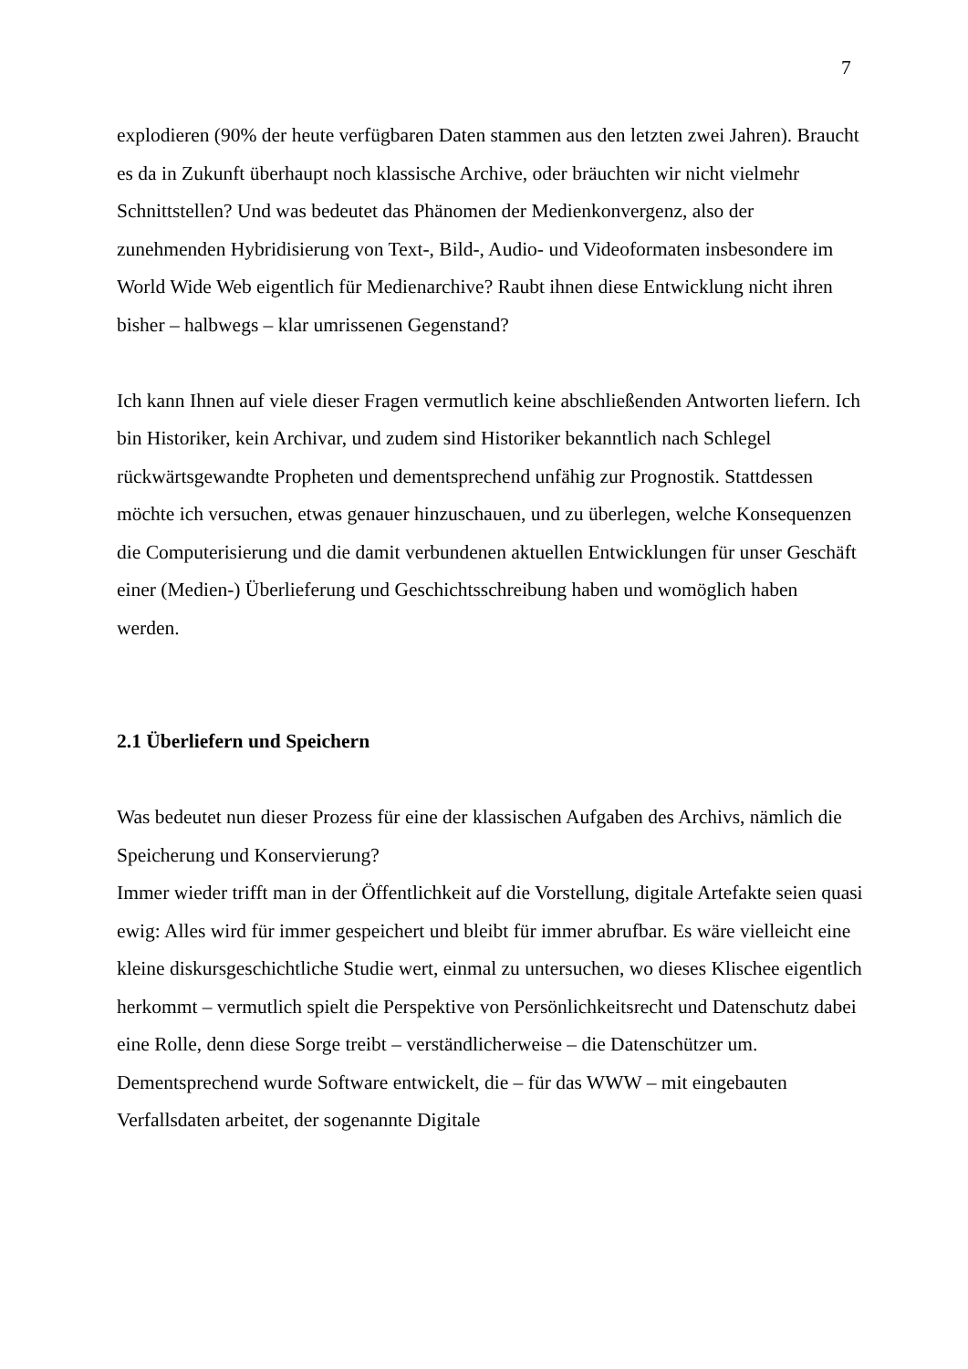7
explodieren (90% der heute verfügbaren Daten stammen aus den letzten zwei Jahren). Braucht es da in Zukunft überhaupt noch klassische Archive, oder bräuchten wir nicht vielmehr Schnittstellen? Und was bedeutet das Phänomen der Medienkonvergenz, also der zunehmenden Hybridisierung von Text-, Bild-, Audio- und Videoformaten insbesondere im World Wide Web eigentlich für Medienarchive? Raubt ihnen diese Entwicklung nicht ihren bisher – halbwegs – klar umrissenen Gegenstand?
Ich kann Ihnen auf viele dieser Fragen vermutlich keine abschließenden Antworten liefern. Ich bin Historiker, kein Archivar, und zudem sind Historiker bekanntlich nach Schlegel rückwärtsgewandte Propheten und dementsprechend unfähig zur Prognostik. Stattdessen möchte ich versuchen, etwas genauer hinzuschauen, und zu überlegen, welche Konsequenzen die Computerisierung und die damit verbundenen aktuellen Entwicklungen für unser Geschäft einer (Medien-) Überlieferung und Geschichtsschreibung haben und womöglich haben werden.
2.1 Überliefern und Speichern
Was bedeutet nun dieser Prozess für eine der klassischen Aufgaben des Archivs, nämlich die Speicherung und Konservierung?
Immer wieder trifft man in der Öffentlichkeit auf die Vorstellung, digitale Artefakte seien quasi ewig: Alles wird für immer gespeichert und bleibt für immer abrufbar. Es wäre vielleicht eine kleine diskursgeschichtliche Studie wert, einmal zu untersuchen, wo dieses Klischee eigentlich herkommt – vermutlich spielt die Perspektive von Persönlichkeitsrecht und Datenschutz dabei eine Rolle, denn diese Sorge treibt – verständlicherweise – die Datenschützer um. Dementsprechend wurde Software entwickelt, die – für das WWW – mit eingebauten Verfallsdaten arbeitet, der sogenannte Digitale